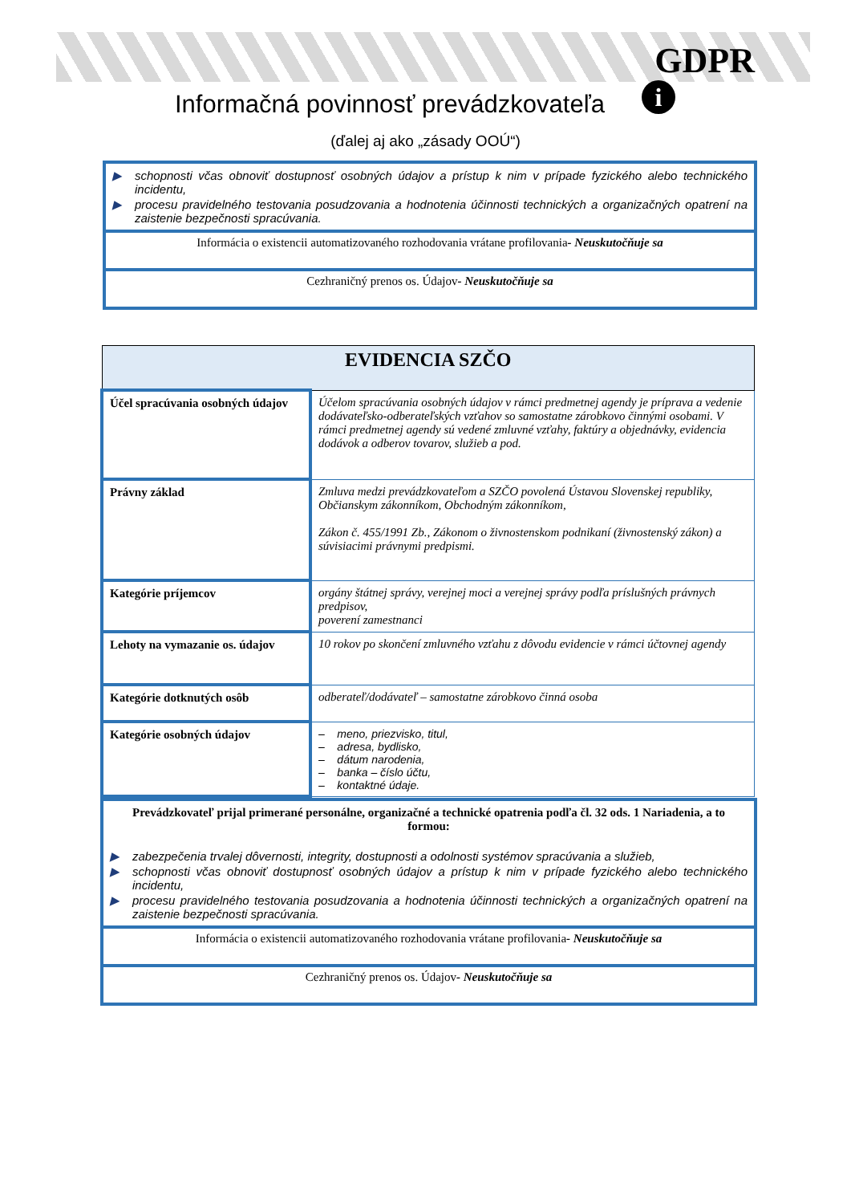GDPR
i
Informačná povinnosť prevádzkovateľa
(ďalej aj ako „zásady OOÚ“)
▶ schopnosti včas obnoviť dostupnosť osobných údajov a prístup k nim v prípade fyzického alebo technického incidentu,
▶ procesu pravidelného testovania posudzovania a hodnotenia účinnosti technických a organizačných opatrení na zaistenie bezpečnosti spracúvania.
Informácia o existencii automatizovaného rozhodovania vrátane profilovania- Neuskutočňuje sa
Cezhraničný prenos os. Údajov- Neuskutočňuje sa
| EVIDENCIA SZČO | |
| --- | --- |
| Účel spracúvania osobných údajov | Účelom spracúvania osobných údajov v rámci predmetnej agendy je príprava a vedenie dodávateľsko-odberateľských vzťahov so samostatne zárobkovo činnými osobami. V rámci predmetnej agendy sú vedené zmluvné vzťahy, faktúry a objednávky, evidencia dodávok a odberov tovarov, služieb a pod. |
| Právny základ | Zmluva medzi prevádzkovateľom a SZČO povolená Ústavou Slovenskej republiky, Občianskym zákonníkom, Obchodným zákonníkom, Zákon č. 455/1991 Zb., Zákonom o živnostenskom podnikaní (živnostenský zákon) a súvisiacimi právnymi predpismi. |
| Kategórie príjemcov | orgány štátnej správy, verejnej moci a verejnej správy podľa príslušných právnych predpisov, poverení zamestnanci |
| Lehoty na vymazanie os. údajov | 10 rokov po skončení zmluvného vzťahu z dôvodu evidencie v rámci účtovnej agendy |
| Kategórie dotknutých osôb | odberateľ/dodávateľ – samostatne zárobkovo činná osoba |
| Kategórie osobných údajov | – meno, priezvisko, titul, – adresa, bydlisko, – dátum narodenia, – banka – číslo účtu, – kontaktné údaje. |
Prevádzkovateľ prijal primerané personálne, organizačné a technické opatrenia podľa čl. 32 ods. 1 Nariadenia, a to formou:
▶ zabezpečenia trvalej dôvernosti, integrity, dostupnosti a odolnosti systémov spracúvania a služieb,
▶ schopnosti včas obnoviť dostupnosť osobných údajov a prístup k nim v prípade fyzického alebo technického incidentu,
▶ procesu pravidelného testovania posudzovania a hodnotenia účinnosti technických a organizačných opatrení na zaistenie bezpečnosti spracúvania.
Informácia o existencii automatizovaného rozhodovania vrátane profilovania- Neuskutočňuje sa
Cezhraničný prenos os. Údajov- Neuskutočňuje sa